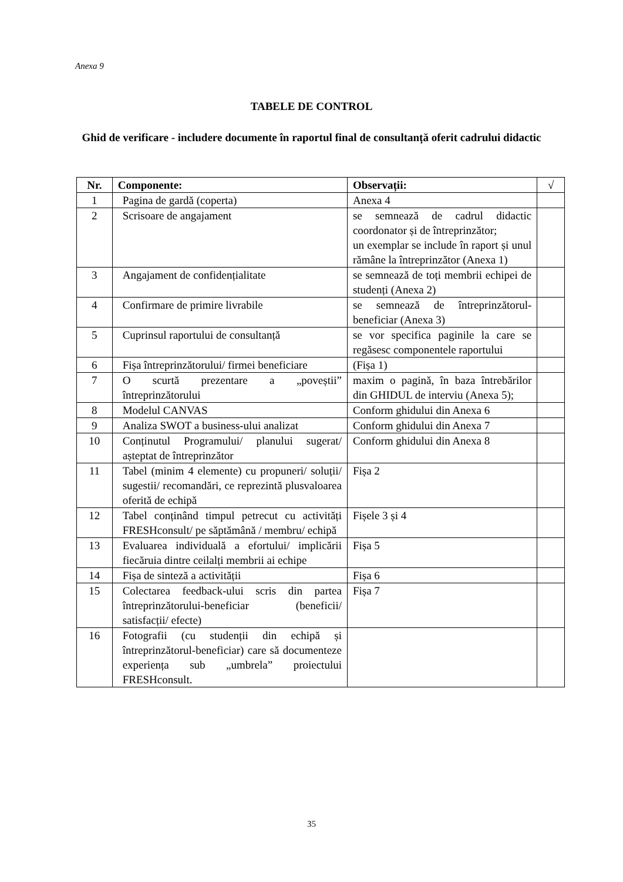Anexa 9
TABELE DE CONTROL
Ghid de verificare - includere documente în raportul final de consultanță oferit cadrului didactic
| Nr. | Componente: | Observații: | √ |
| --- | --- | --- | --- |
| 1 | Pagina de gardă (coperta) | Anexa 4 | |
| 2 | Scrisoare de angajament | se semnează de cadrul didactic coordonator și de întreprinzător; un exemplar se include în raport și unul rămâne la întreprinzător (Anexa 1) | |
| 3 | Angajament de confidențialitate | se semnează de toți membrii echipei de studenți (Anexa 2) | |
| 4 | Confirmare de primire livrabile | se semnează de întreprinzătorul-beneficiar (Anexa 3) | |
| 5 | Cuprinsul raportului de consultanță | se vor specifica paginile la care se regăsesc componentele raportului | |
| 6 | Fișa întreprinzătorului/ firmei beneficiare | (Fișa 1) | |
| 7 | O scurtă prezentare a „poveștii” întreprinzătorului | maxim o pagină, în baza întrebărilor din GHIDUL de interviu (Anexa 5); | |
| 8 | Modelul CANVAS | Conform ghidului din Anexa 6 | |
| 9 | Analiza SWOT a business-ului analizat | Conform ghidului din Anexa 7 | |
| 10 | Conținutul Programului/ planului sugerat/ așteptat de întreprinzător | Conform ghidului din Anexa 8 | |
| 11 | Tabel (minim 4 elemente) cu propuneri/ soluții/ sugestii/ recomandări, ce reprezintă plusvaloarea oferită de echipă | Fișa 2 | |
| 12 | Tabel conținând timpul petrecut cu activități FRESHconsult/ pe săptămână / membru/ echipă | Fișele 3 și 4 | |
| 13 | Evaluarea individuală a efortului/ implicării fiecăruia dintre ceilalți membrii ai echipe | Fișa 5 | |
| 14 | Fișa de sinteză a activității | Fișa 6 | |
| 15 | Colectarea feedback-ului scris din partea întreprinzătorului-beneficiar (beneficii/ satisfacții/ efecte) | Fișa 7 | |
| 16 | Fotografii (cu studenții din echipă și întreprinzătorul-beneficiar) care să documenteze experiența sub „umbrela” proiectului FRESHconsult. | | |
35